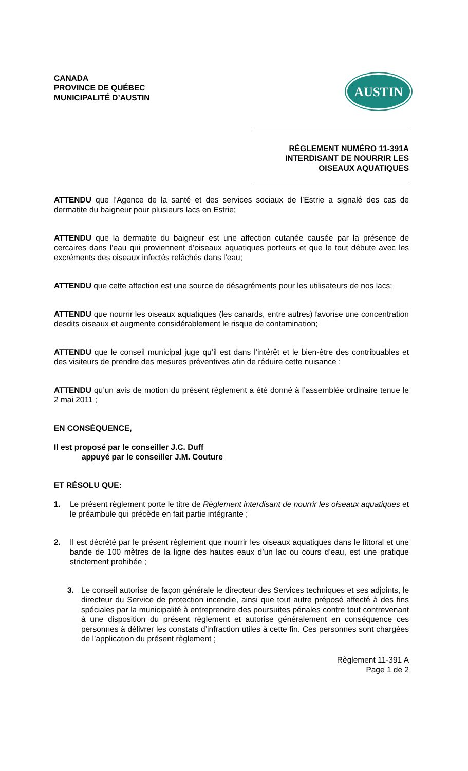CANADA
PROVINCE DE QUÉBEC
MUNICIPALITÉ D’AUSTIN
AUSTIN
RÈGLEMENT NUMÉRO 11-391A
INTERDISANT DE NOURRIR LES
OISEAUX AQUATIQUES
ATTENDU que l’Agence de la santé et des services sociaux de l’Estrie a signalé des cas de dermatite du baigneur pour plusieurs lacs en Estrie;
ATTENDU que la dermatite du baigneur est une affection cutanée causée par la présence de cercaires dans l’eau qui proviennent d’oiseaux aquatiques porteurs et que le tout débute avec les excréments des oiseaux infectés relâchés dans l’eau;
ATTENDU que cette affection est une source de désagréments pour les utilisateurs de nos lacs;
ATTENDU que nourrir les oiseaux aquatiques (les canards, entre autres) favorise une concentration desdits oiseaux et augmente considérablement le risque de contamination;
ATTENDU que le conseil municipal juge qu’il est dans l’intérêt et le bien-être des contribuables et des visiteurs de prendre des mesures préventives afin de réduire cette nuisance ;
ATTENDU qu’un avis de motion du présent règlement a été donné à l’assemblée ordinaire tenue le 2 mai 2011 ;
EN CONSÉQUENCE,
Il est proposé par le conseiller J.C. Duff
appuyé par le conseiller J.M. Couture
ET RÉSOLU QUE:
1. Le présent règlement porte le titre de Règlement interdisant de nourrir les oiseaux aquatiques et le préambule qui précède en fait partie intégrante ;
2. Il est décrété par le présent règlement que nourrir les oiseaux aquatiques dans le littoral et une bande de 100 mètres de la ligne des hautes eaux d’un lac ou cours d’eau, est une pratique strictement prohibée ;
3. Le conseil autorise de façon générale le directeur des Services techniques et ses adjoints, le directeur du Service de protection incendie, ainsi que tout autre préposé affecté à des fins spéciales par la municipalité à entreprendre des poursuites pénales contre tout contrevenant à une disposition du présent règlement et autorise généralement en conséquence ces personnes à délivrer les constats d’infraction utiles à cette fin. Ces personnes sont chargées de l’application du présent règlement ;
Règlement 11-391 A
Page 1 de 2